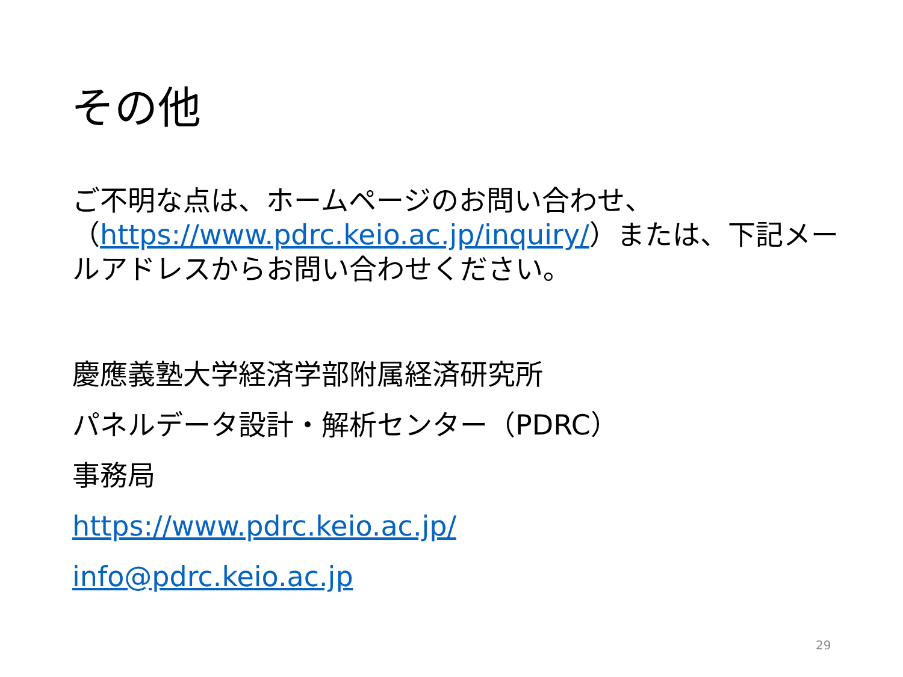その他
ご不明な点は、ホームページのお問い合わせ、（https://www.pdrc.keio.ac.jp/inquiry/）または、下記メールアドレスからお問い合わせください。
慶應義塾大学経済学部附属経済研究所
パネルデータ設計・解析センター（PDRC）
事務局
https://www.pdrc.keio.ac.jp/
info@pdrc.keio.ac.jp
29